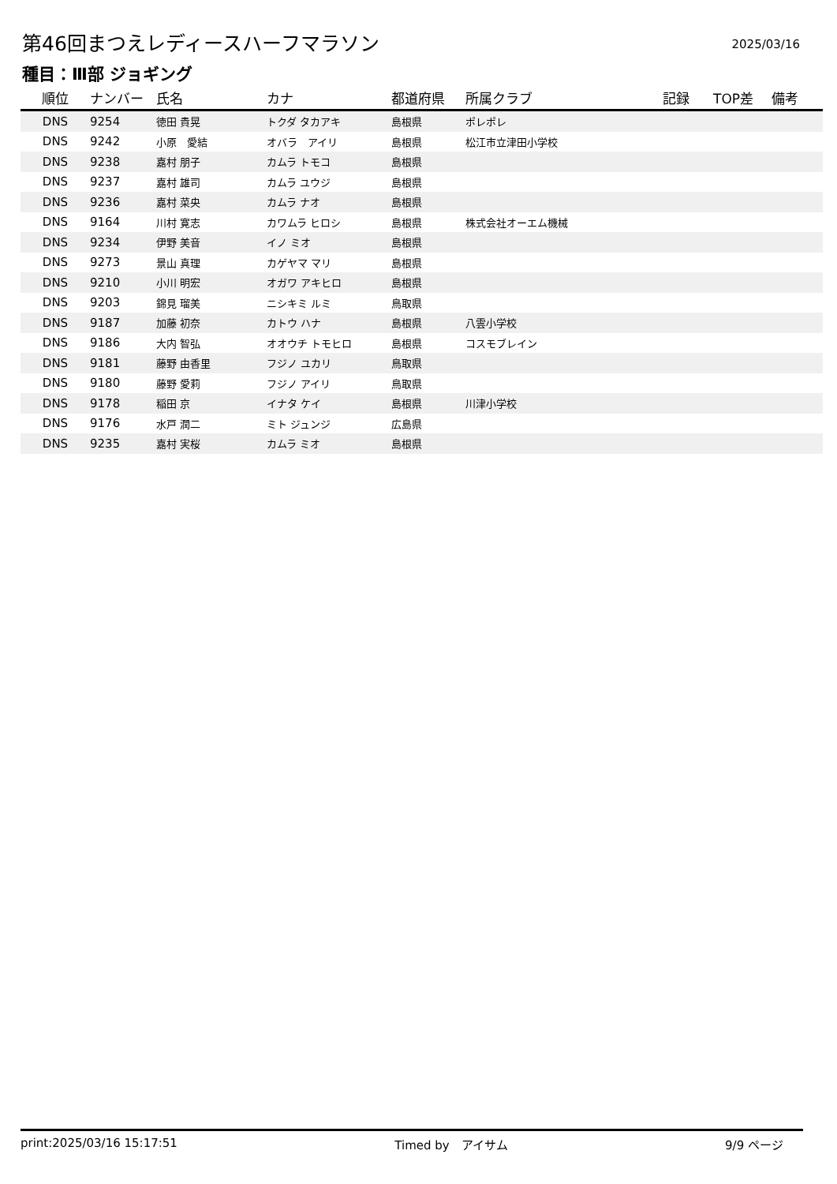第46回まつえレディースハーフマラソン
2025/03/16
種目：Ⅲ部 ジョギング
| 順位 | ナンバー | 氏名 | カナ | 都道府県 | 所属クラブ | 記録 | TOP差 | 備考 |
| --- | --- | --- | --- | --- | --- | --- | --- | --- |
| DNS | 9254 | 徳田 貴晃 | トクダ タカアキ | 島根県 | ポレポレ | | | |
| DNS | 9242 | 小原 愛結 | オバラ アイリ | 島根県 | 松江市立津田小学校 | | | |
| DNS | 9238 | 嘉村 朋子 | カムラ トモコ | 島根県 | | | | |
| DNS | 9237 | 嘉村 雄司 | カムラ ユウジ | 島根県 | | | | |
| DNS | 9236 | 嘉村 菜央 | カムラ ナオ | 島根県 | | | | |
| DNS | 9164 | 川村 寛志 | カワムラ ヒロシ | 島根県 | 株式会社オーエム機械 | | | |
| DNS | 9234 | 伊野 美音 | イノ ミオ | 島根県 | | | | |
| DNS | 9273 | 景山 真理 | カゲヤマ マリ | 島根県 | | | | |
| DNS | 9210 | 小川 明宏 | オガワ アキヒロ | 島根県 | | | | |
| DNS | 9203 | 錦見 瑠美 | ニシキミ ルミ | 鳥取県 | | | | |
| DNS | 9187 | 加藤 初奈 | カトウ ハナ | 島根県 | 八雲小学校 | | | |
| DNS | 9186 | 大内 智弘 | オオウチ トモヒロ | 島根県 | コスモブレイン | | | |
| DNS | 9181 | 藤野 由香里 | フジノ ユカリ | 鳥取県 | | | | |
| DNS | 9180 | 藤野 愛莉 | フジノ アイリ | 鳥取県 | | | | |
| DNS | 9178 | 稲田 京 | イナタ ケイ | 島根県 | 川津小学校 | | | |
| DNS | 9176 | 水戸 潤二 | ミト ジュンジ | 広島県 | | | | |
| DNS | 9235 | 嘉村 実桜 | カムラ ミオ | 島根県 | | | | |
print:2025/03/16 15:17:51 Timed by　アイサム 9/9 ページ